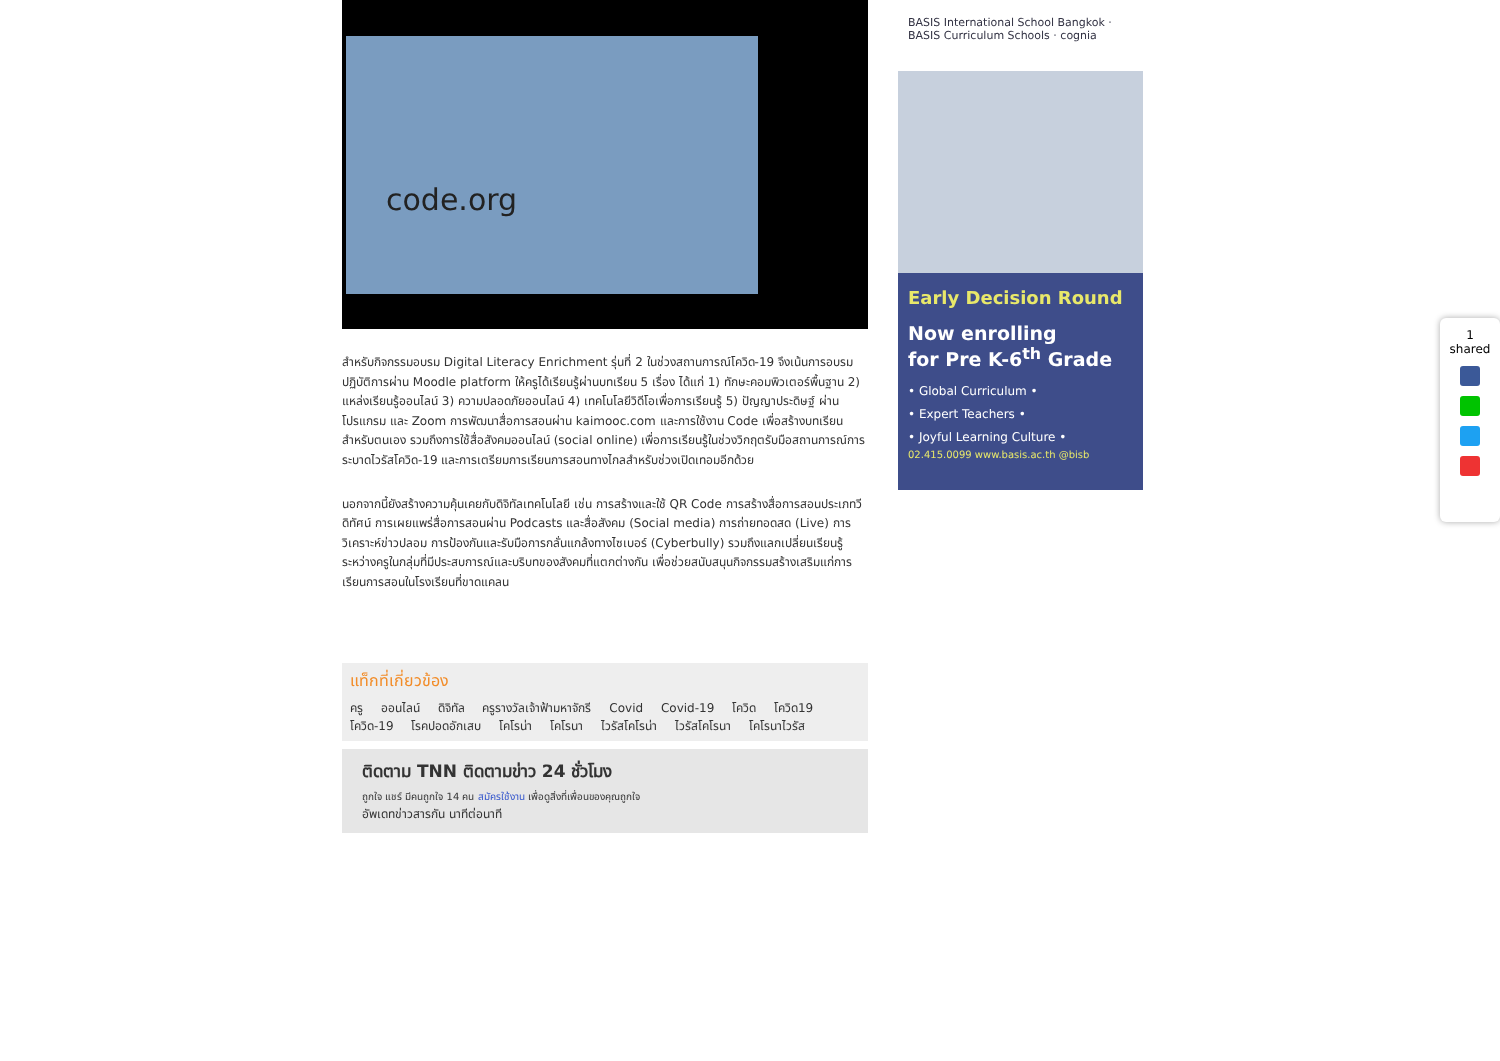code.org
สำหรับกิจกรรมอบรม Digital Literacy Enrichment รุ่นที่ 2 ในช่วงสถานการณ์โควิด-19 จึงเน้นการอบรมปฏิบัติการผ่าน Moodle platform ให้ครูได้เรียนรู้ผ่านบทเรียน 5 เรื่อง ได้แก่ 1) ทักษะคอมพิวเตอร์พื้นฐาน 2) แหล่งเรียนรู้ออนไลน์ 3) ความปลอดภัยออนไลน์ 4) เทคโนโลยีวิดีโอเพื่อการเรียนรู้ 5) ปัญญาประดิษฐ์ ผ่านโปรแกรม และ Zoom การพัฒนาสื่อการสอนผ่าน kaimooc.com และการใช้งาน Code เพื่อสร้างบทเรียนสำหรับตนเอง รวมถึงการใช้สื่อสังคมออนไลน์ (social online) เพื่อการเรียนรู้ในช่วงวิกฤตรับมือสถานการณ์การระบาดไวรัสโควิด-19 และการเตรียมการเรียนการสอนทางไกลสำหรับช่วงเปิดเทอมอีกด้วย
นอกจากนี้ยังสร้างความคุ้นเคยกับดิจิทัลเทคโนโลยี เช่น การสร้างและใช้ QR Code การสร้างสื่อการสอนประเภทวีดิทัศน์ การเผยแพร่สื่อการสอนผ่าน Podcasts และสื่อสังคม (Social media) การถ่ายทอดสด (Live) การวิเคราะห์ข่าวปลอม การป้องกันและรับมือการกลั่นแกล้งทางไซเบอร์ (Cyberbully) รวมถึงแลกเปลี่ยนเรียนรู้ระหว่างครูในกลุ่มที่มีประสบการณ์และบริบทของสังคมที่แตกต่างกัน เพื่อช่วยสนับสนุนกิจกรรมสร้างเสริมแก่การเรียนการสอนในโรงเรียนที่ขาดแคลน
แท็กที่เกี่ยวข้อง
ครู ออนไลน์ ดิจิทัล ครูรางวัลเจ้าฟ้ามหาจักรี Covid Covid-19 โควิด โควิด19
โควิด-19 โรคปอดอักเสบ โคโรน่า โคโรนา ไวรัสโคโรน่า ไวรัสโคโรนา โคโรนาไวรัส
ติดตาม TNN ติดตามข่าว 24 ชั่วโมง
ถูกใจ แชร์ มีคนถูกใจ 14 คน สมัครใช้งาน เพื่อดูสิ่งที่เพื่อนของคุณถูกใจ
อัพเดทข่าวสารกัน นาทีต่อนาที
BASIS International School Bangkok · BASIS Curriculum Schools · cognia
Early Decision Round
Now enrolling
for Pre K-6<sup>th</sup> Grade
• Global Curriculum •
• Expert Teachers •
• Joyful Learning Culture •
02.415.0099 www.basis.ac.th @bisb
1
shared